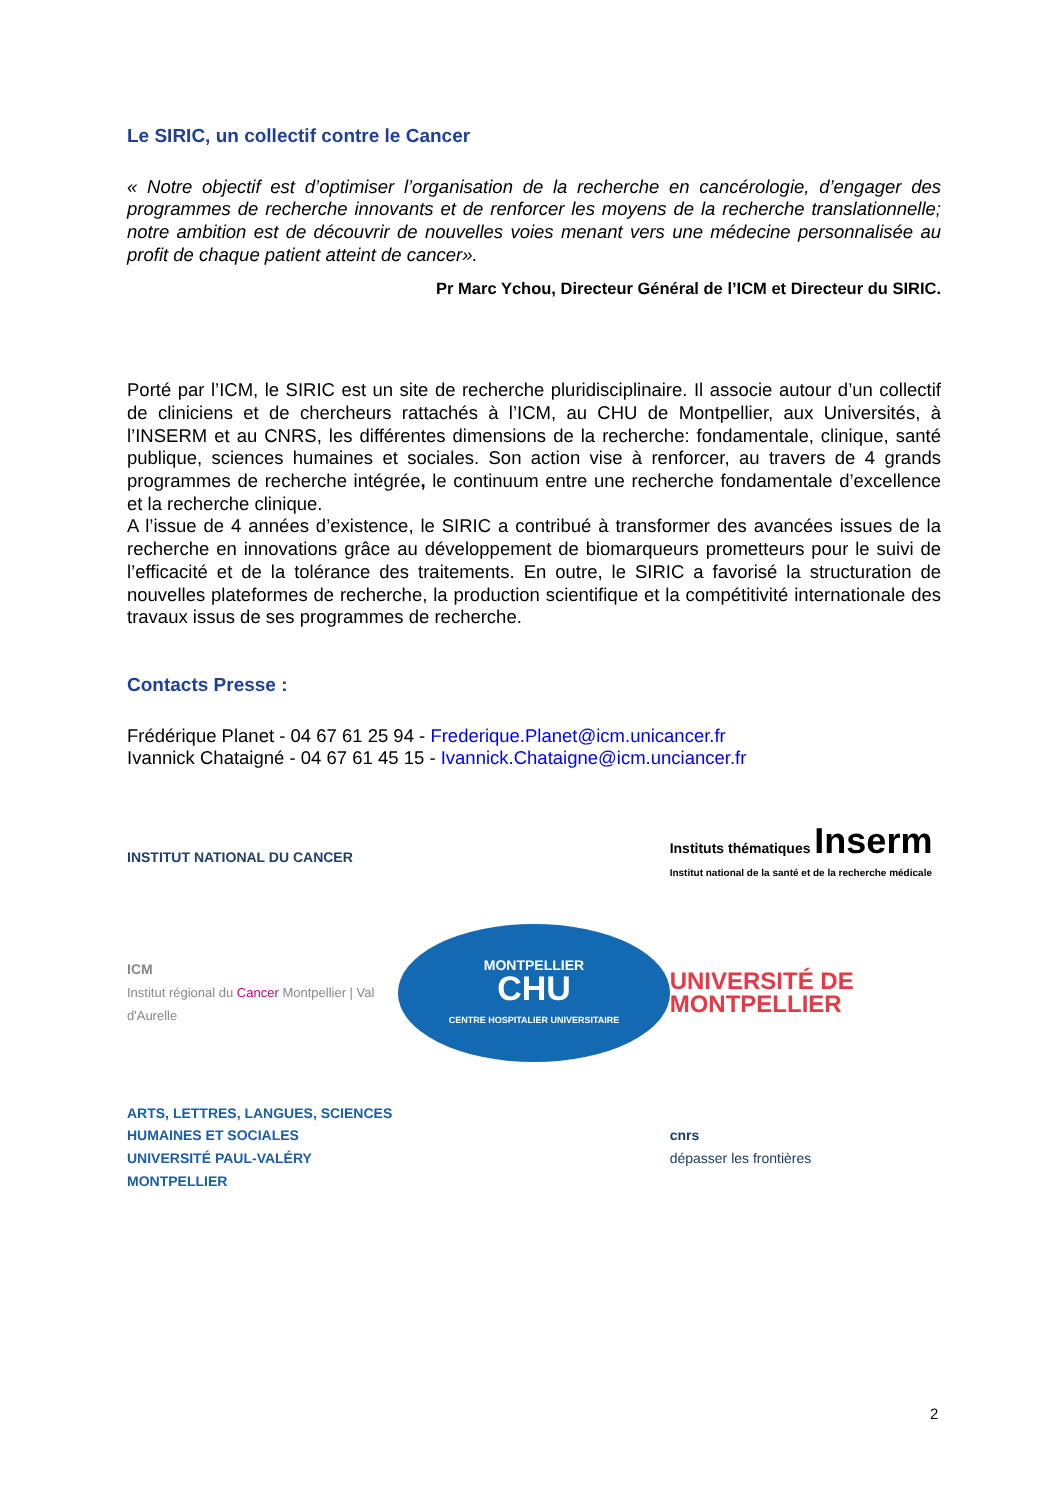Le SIRIC, un collectif contre le Cancer
« Notre objectif est d’optimiser l’organisation de la recherche en cancérologie, d’engager des programmes de recherche innovants et de renforcer les moyens de la recherche translationnelle; notre ambition est de découvrir de nouvelles voies menant vers une médecine personnalisée au profit de chaque patient atteint de cancer».
Pr Marc Ychou, Directeur Général de l’ICM et Directeur du SIRIC.
Porté par l’ICM, le SIRIC est un site de recherche pluridisciplinaire. Il associe autour d’un collectif de cliniciens et de chercheurs rattachés à l’ICM, au CHU de Montpellier, aux Universités, à l’INSERM et au CNRS, les différentes dimensions de la recherche: fondamentale, clinique, santé publique, sciences humaines et sociales. Son action vise à renforcer, au travers de 4 grands programmes de recherche intégrée, le continuum entre une recherche fondamentale d’excellence et la recherche clinique.
A l’issue de 4 années d’existence, le SIRIC a contribué à transformer des avancées issues de la recherche en innovations grâce au développement de biomarqueurs prometteurs pour le suivi de l’efficacité et de la tolérance des traitements. En outre, le SIRIC a favorisé la structuration de nouvelles plateformes de recherche, la production scientifique et la compétitivité internationale des travaux issus de ses programmes de recherche.
Contacts Presse :
Frédérique Planet - 04 67 61 25 94 - Frederique.Planet@icm.unicancer.fr
Ivannick Chataigné - 04 67 61 45 15 - Ivannick.Chataigne@icm.unciancer.fr
INSTITUT NATIONAL DU CANCER
Instituts thématiques Inserm
Institut national de la santé et de la recherche médicale
ICM
Institut régional du Cancer Montpellier | Val d'Aurelle
MONTPELLIER
CHU
CENTRE HOSPITALIER UNIVERSITAIRE
UNIVERSITÉ DE MONTPELLIER
ARTS, LETTRES, LANGUES, SCIENCES HUMAINES ET SOCIALES
UNIVERSITÉ PAUL-VALÉRY MONTPELLIER
cnrs
dépasser les frontières
2